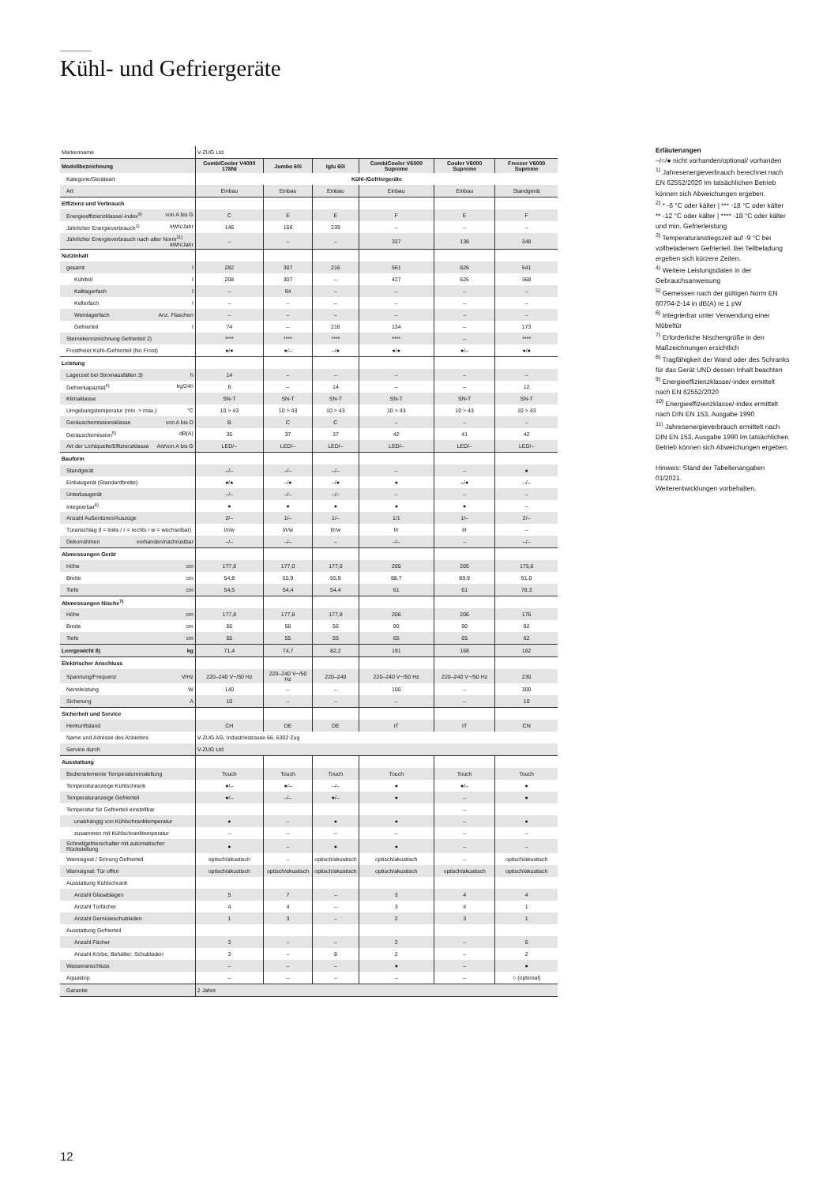Kühl- und Gefriergeräte
| Markenname | V-ZUG Ltd | | | | | |
| Modellbezeichnung | CombiCooler V4000 178NI | Jumbo 60i | Iglu 60i | CombiCooler V6000 Supreme | Cooler V6000 Supreme | Freezer V6000 Supreme |
| Kategorie/Geräteart | Kühl-/Gefriergeräte | | | | | |
| Art | Einbau | Einbau | Einbau | Einbau | Einbau | Standgerät |
| Effizienz und Verbrauch | | | | | | |
| Energieeffizienzklasse/-index<sup>9)</sup> von A bis G | C | E | E | F | E | F |
| Jährlicher Energieverbrauch<sup>1)</sup> kWh/Jahr | 146 | 156 | 239 | – | – | – |
| Jährlicher Energieverbrauch nach alter Norm<sup>11)</sup> kWh/Jahr | – | – | – | 337 | 138 | 348 |
| Nutzinhalt | | | | | | |
| gesamt l | 282 | 307 | 216 | 561 | 626 | 541 |
| Kühlteil l | 208 | 307 | – | 427 | 626 | 368 |
| Kaltlagerfach l | – | 94 | – | – | – | – |
| Kellerfach l | – | – | – | – | – | – |
| Weinlagerfach Anz. Flaschen | – | – | – | – | – | – |
| Gefrierteil l | 74 | – | 216 | 134 | – | 173 |
| Sternekennzeichnung Gefrierteil 2) | **** | **** | **** | **** | – | **** |
| Frostfreier Kühl-/Gefrierteil (No Frost) | ●/● | ●/– | –/● | ●/● | ●/– | ●/● |
| Leistung | | | | | | |
| Lagerzeit bei Stromausfällen 3) h | 14 | – | – | – | – | – |
| Gefrierkapazität<sup>4)</sup> kg/24h | 6 | – | 14 | – | – | 12 |
| Klimaklasse | SN-T | SN-T | SN-T | SN-T | SN-T | SN-T |
| Umgebungstemperatur (min. > max.) °C | 10 > 43 | 10 > 43 | 10 > 43 | 10 > 43 | 10 > 43 | 10 > 43 |
| Geräuschemissionsklasse von A bis D | B | C | C | – | – | – |
| Geräuschemission<sup>5)</sup> dB(A) | 35 | 37 | 37 | 42 | 41 | 42 |
| Art der Lichtquelle/Effizienzklasse Art/von A bis G | LED/– | LED/– | LED/– | LED/– | LED/– | LED/– |
| Bauform | | | | | | |
| Standgerät | –/– | –/– | –/– | – | – | ● |
| Einbaugerät (Standardbreite) | ●/● | –/● | –/● | ● | –/● | –/– |
| Unterbaugerät | –/– | –/– | –/– | – | – | – |
| Integrierbar<sup>6)</sup> | ● | ● | ● | ● | ● | – |
| Anzahl Außentüren/Auszüge | 2/– | 1/– | 1/– | 1/1 | 1/– | 2/– |
| Türanschlag (l = links / r = rechts / w = wechselbar) | l/r/w | l/r/w | l/r/w | l/r | l/r | – |
| Dekorrahmen vorhanden/nachrüstbar | –/– | –/– | – | –/– | – | –/– |
| Abmessungen Gerät | | | | | | |
| Höhe cm | 177,6 | 177,0 | 177,0 | 205 | 205 | 175,6 |
| Breite cm | 54,8 | 55,9 | 55,9 | 88,7 | 89,9 | 91,0 |
| Tiefe cm | 54,5 | 54,4 | 54,4 | 61 | 61 | 78,3 |
| Abmessungen Nische<sup>7)</sup> | | | | | | |
| Höhe cm | 177,8 | 177,8 | 177,8 | 206 | 206 | 176 |
| Breite cm | 56 | 56 | 56 | 90 | 90 | 92 |
| Tiefe cm | 55 | 55 | 55 | 65 | 65 | 62 |
| Leergewicht 8) kg | 71,4 | 74,7 | 82,2 | 191 | 168 | 162 |
| Elektrischer Anschluss | | | | | | |
| Spannung/Frequenz V/Hz | 220–240 V~/50 Hz | 220–240 V~/50 Hz | 220–240 | 220–240 V~/50 Hz | 220–240 V~/50 Hz | 230 |
| Nennleistung W | 140 | – | – | 100 | – | 300 |
| Sicherung A | 10 | – | – | – | – | 10 |
| Sicherheit und Service | | | | | | |
| Herkunftsland | CH | DE | DE | IT | IT | CN |
| Name und Adresse des Anbieters | V-ZUG AG, Industriestrasse 66, 6302 Zug | | | | | |
| Service durch | V-ZUG Ltd | | | | | |
| Ausstattung | | | | | | |
| Bedienelemente Temperatureinstellung | Touch | Touch | Touch | Touch | Touch | Touch |
| Temperaturanzeige Kühlschrank | ●/– | ●/– | –/– | ● | ●/– | ● |
| Temperaturanzeige Gefrierteil | ●/– | –/– | ●/– | ● | – | ● |
| Temperatur für Gefrierteil einstellbar | | | | | – | |
| unabhängig von Kühlschranktemperatur | ● | – | ● | ● | – | ● |
| zusammen mit Kühlschranktemperatur | – | – | – | – | – | – |
| Schnellgefrierschalter mit automatischer Rückstellung | ● | – | ● | ● | – | – |
| Warnsignal / Störung Gefrierteil | optisch/akustisch | – | optisch/akustisch | optisch/akustisch | – | optisch/akustisch |
| Warnsignal: Tür offen | optisch/akustisch | optisch/akustisch | optisch/akustisch | optisch/akustisch | optisch/akustisch | optisch/akustisch |
| Ausstattung Kühlschrank | | | | | | |
| Anzahl Glasablagen | 5 | 7 | – | 3 | 4 | 4 |
| Anzahl Türfächer | 4 | 4 | – | 3 | 4 | 1 |
| Anzahl Gemüseschubladen | 1 | 3 | – | 2 | 3 | 1 |
| Ausstattung Gefrierteil | | | | | | |
| Anzahl Fächer | 3 | – | – | 2 | – | 6 |
| Anzahl Körbe; Behälter; Schubladen | 3 | – | 8 | 2 | – | 2 |
| Wasseranschluss | – | – | – | ● | – | ● |
| Aquastop | – | – | – | – | – | ○ (optional) |
| Garantie | 2 Jahre | | | | | |
Erläuterungen
–/○/● nicht vorhanden/optional/ vorhanden
<sup>1)</sup> Jahresenergieverbrauch berechnet nach EN 62552/2020 Im tatsächlichen Betrieb können sich Abweichungen ergeben.
<sup>2)</sup> * -6 °C oder kälter | *** -18 °C oder kälter ** -12 °C oder kälter | **** -18 °C oder kälter und min. Gefrierleistung
<sup>3)</sup> Temperaturanstiegszeit auf -9 °C bei vollbeladenem Gefrierteil. Bei Teilbeladung ergeben sich kürzere Zeiten.
<sup>4)</sup> Weitere Leistungsdaten in der Gebrauchsanweisung
<sup>5)</sup> Gemessen nach der gültigen Norm EN 60704-2-14 in dB(A) re 1 pW
<sup>6)</sup> Integrierbar unter Verwendung einer Möbeltür
<sup>7)</sup> Erforderliche Nischengröße in den Maßzeichnungen ersichtlich
<sup>8)</sup> Tragfähigkeit der Wand oder des Schranks für das Gerät UND dessen Inhalt beachten
<sup>9)</sup> Energieeffizienzklasse/-index ermittelt nach EN 62552/2020
<sup>10)</sup> Energieeffizienzklasse/-index ermittelt nach DIN EN 153, Ausgabe 1990
<sup>11)</sup> Jahresenergieverbrauch ermittelt nach DIN EN 153, Ausgabe 1990 Im tatsächlichen Betrieb können sich Abweichungen ergeben.
Hinweis: Stand der Tabellenangaben 01/2021.
Weiterentwicklungen vorbehalten.
12